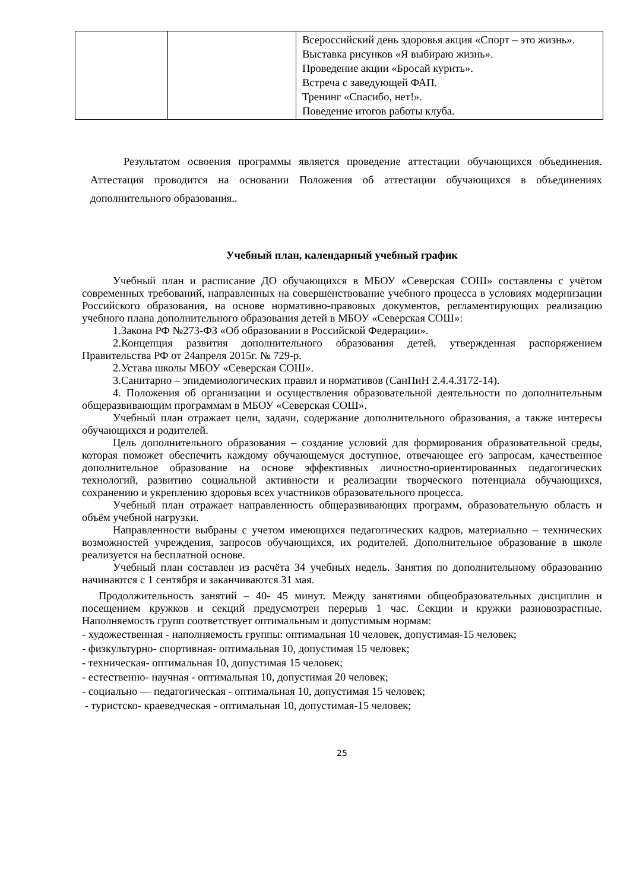| | | Всероссийский день здоровья акция «Спорт – это жизнь». Выставка рисунков «Я выбираю жизнь». Проведение акции «Бросай курить». Встреча с заведующей ФАП. Тренинг «Спасибо, нет!». Поведение итогов работы клуба. |
Результатом освоения программы является проведение аттестации обучающихся объединения. Аттестация проводится на основании Положения об аттестации обучающихся в объединениях дополнительного образования..
Учебный план, календарный учебный график
Учебный план и расписание ДО обучающихся в МБОУ «Северская СОШ» составлены с учётом современных требований, направленных на совершенствование учебного процесса в условиях модернизации Российского образования, на основе нормативно-правовых документов, регламентирующих реализацию учебного плана дополнительного образования детей в МБОУ «Северская СОШ»:
1.Закона РФ №273-ФЗ «Об образовании в Российской Федерации».
2.Концепция развития дополнительного образования детей, утвержденная распоряжением Правительства РФ от 24апреля 2015г. № 729-р.
2.Устава школы МБОУ «Северская СОШ».
3.Санитарно – эпидемиологических правил и нормативов (СанПиН 2.4.4.3172-14).
4. Положения об организации и осуществления образовательной деятельности по дополнительным общеразвивающим программам в МБОУ «Северская СОШ».
Учебный план отражает цели, задачи, содержание дополнительного образования, а также интересы обучающихся и родителей.
Цель дополнительного образования – создание условий для формирования образовательной среды, которая поможет обеспечить каждому обучающемуся доступное, отвечающее его запросам, качественное дополнительное образование на основе эффективных личностно-ориентированных педагогических технологий, развитию социальной активности и реализации творческого потенциала обучающихся, сохранению и укреплению здоровья всех участников образовательного процесса.
Учебный план отражает направленность общеразвивающих программ, образовательную область и объём учебной нагрузки.
Направленности выбраны с учетом имеющихся педагогических кадров, материально – технических возможностей учреждения, запросов обучающихся, их родителей. Дополнительное образование в школе реализуется на бесплатной основе.
Учебный план составлен из расчёта 34 учебных недель. Занятия по дополнительному образованию начинаются с 1 сентября и заканчиваются 31 мая.
Продолжительность занятий – 40- 45 минут. Между занятиями общеобразовательных дисциплин и посещением кружков и секций предусмотрен перерыв 1 час. Секции и кружки разновозрастные. Наполняемость групп соответствует оптимальным и допустимым нормам:
- художественная - наполняемость группы: оптимальная 10 человек, допустимая-15 человек;
- физкультурно- спортивная- оптимальная 10, допустимая 15 человек;
- техническая- оптимальная 10, допустимая 15 человек;
- естественно- научная - оптимальная 10, допустимая 20 человек;
- социально — педагогическая - оптимальная 10, допустимая 15 человек;
- туристско- краеведческая - оптимальная 10, допустимая-15 человек;
25